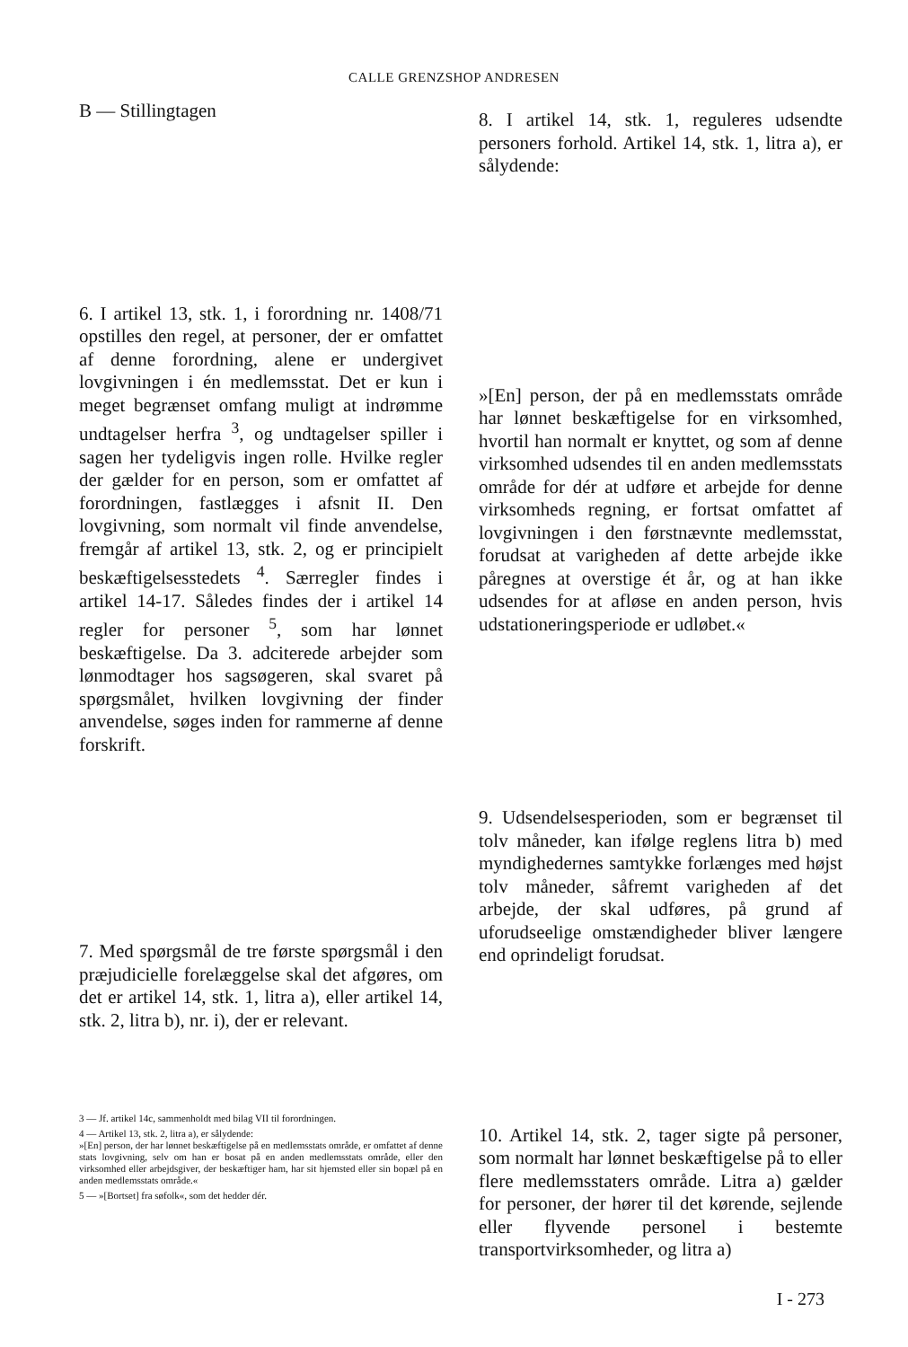CALLE GRENZSHOP ANDRESEN
B — Stillingtagen
6. I artikel 13, stk. 1, i forordning nr. 1408/71 opstilles den regel, at personer, der er omfattet af denne forordning, alene er undergivet lovgivningen i én medlemsstat. Det er kun i meget begrænset omfang muligt at indrømme undtagelser herfra <sup>3</sup>, og undtagelser spiller i sagen her tydeligvis ingen rolle. Hvilke regler der gælder for en person, som er omfattet af forordningen, fastlægges i afsnit II. Den lovgivning, som normalt vil finde anvendelse, fremgår af artikel 13, stk. 2, og er principielt beskæftigelsesstedets <sup>4</sup>. Særregler findes i artikel 14-17. Således findes der i artikel 14 regler for personer <sup>5</sup>, som har lønnet beskæftigelse. Da 3. adciterede arbejder som lønmodtager hos sagsøgeren, skal svaret på spørgsmålet, hvilken lovgivning der finder anvendelse, søges inden for rammerne af denne forskrift.
7. Med spørgsmål de tre første spørgsmål i den præjudicielle forelæggelse skal det afgøres, om det er artikel 14, stk. 1, litra a), eller artikel 14, stk. 2, litra b), nr. i), der er relevant.
3 — Jf. artikel 14c, sammenholdt med bilag VII til forordningen.
4 — Artikel 13, stk. 2, litra a), er sålydende:
»[En] person, der har lønnet beskæftigelse på en medlemsstats område, er omfattet af denne stats lovgivning, selv om han er bosat på en anden medlemsstats område, eller den virksomhed eller arbejdsgiver, der beskæftiger ham, har sit hjemsted eller sin bopæl på en anden medlemsstats område.«
5 — »[Bortset] fra søfolk«, som det hedder dér.
8. I artikel 14, stk. 1, reguleres udsendte personers forhold. Artikel 14, stk. 1, litra a), er sålydende:
»[En] person, der på en medlemsstats område har lønnet beskæftigelse for en virksomhed, hvortil han normalt er knyttet, og som af denne virksomhed udsendes til en anden medlemsstats område for dér at udføre et arbejde for denne virksomheds regning, er fortsat omfattet af lovgivningen i den førstnævnte medlemsstat, forudsat at varigheden af dette arbejde ikke påregnes at overstige ét år, og at han ikke udsendes for at afløse en anden person, hvis udstationeringsperiode er udløbet.«
9. Udsendelsesperioden, som er begrænset til tolv måneder, kan ifølge reglens litra b) med myndighedernes samtykke forlænges med højst tolv måneder, såfremt varigheden af det arbejde, der skal udføres, på grund af uforudseelige omstændigheder bliver længere end oprindeligt forudsat.
10. Artikel 14, stk. 2, tager sigte på personer, som normalt har lønnet beskæftigelse på to eller flere medlemsstaters område. Litra a) gælder for personer, der hører til det kørende, sejlende eller flyvende personel i bestemte transportvirksomheder, og litra a)
I - 273